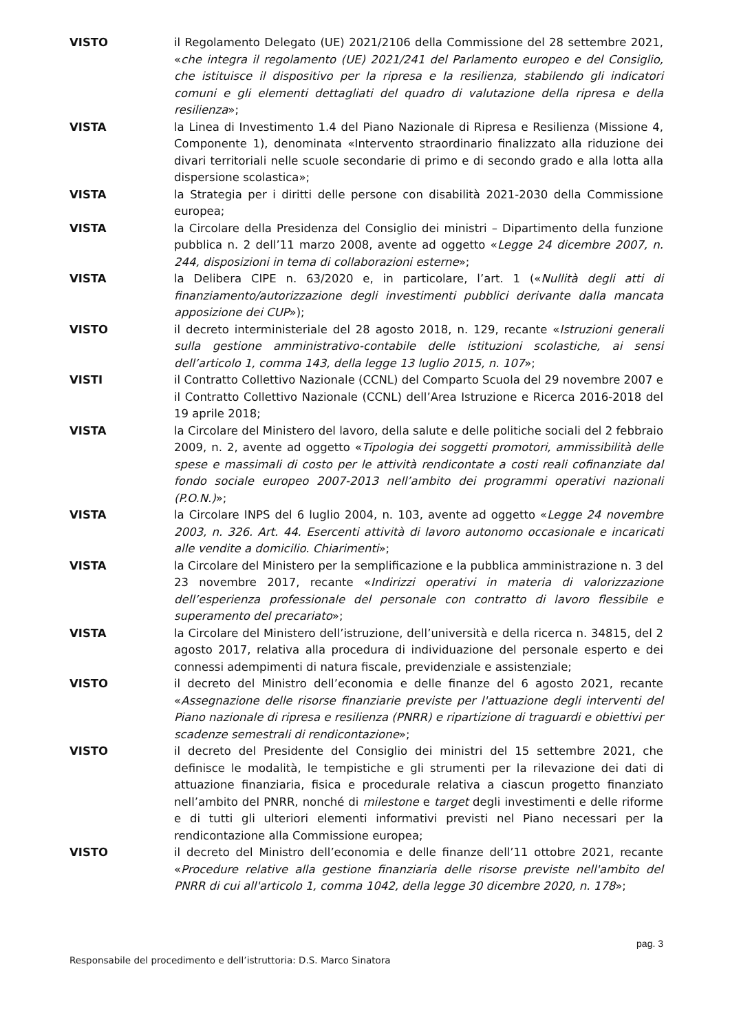VISTO il Regolamento Delegato (UE) 2021/2106 della Commissione del 28 settembre 2021, «che integra il regolamento (UE) 2021/241 del Parlamento europeo e del Consiglio, che istituisce il dispositivo per la ripresa e la resilienza, stabilendo gli indicatori comuni e gli elementi dettagliati del quadro di valutazione della ripresa e della resilienza»;
VISTA la Linea di Investimento 1.4 del Piano Nazionale di Ripresa e Resilienza (Missione 4, Componente 1), denominata «Intervento straordinario finalizzato alla riduzione dei divari territoriali nelle scuole secondarie di primo e di secondo grado e alla lotta alla dispersione scolastica»;
VISTA la Strategia per i diritti delle persone con disabilità 2021-2030 della Commissione europea;
VISTA la Circolare della Presidenza del Consiglio dei ministri – Dipartimento della funzione pubblica n. 2 dell’11 marzo 2008, avente ad oggetto «Legge 24 dicembre 2007, n. 244, disposizioni in tema di collaborazioni esterne»;
VISTA la Delibera CIPE n. 63/2020 e, in particolare, l’art. 1 («Nullità degli atti di finanziamento/autorizzazione degli investimenti pubblici derivante dalla mancata apposizione dei CUP»);
VISTO il decreto interministeriale del 28 agosto 2018, n. 129, recante «Istruzioni generali sulla gestione amministrativo-contabile delle istituzioni scolastiche, ai sensi dell’articolo 1, comma 143, della legge 13 luglio 2015, n. 107»;
VISTI il Contratto Collettivo Nazionale (CCNL) del Comparto Scuola del 29 novembre 2007 e il Contratto Collettivo Nazionale (CCNL) dell’Area Istruzione e Ricerca 2016-2018 del 19 aprile 2018;
VISTA la Circolare del Ministero del lavoro, della salute e delle politiche sociali del 2 febbraio 2009, n. 2, avente ad oggetto «Tipologia dei soggetti promotori, ammissibilità delle spese e massimali di costo per le attività rendicontate a costi reali cofinanziate dal fondo sociale europeo 2007-2013 nell’ambito dei programmi operativi nazionali (P.O.N.)»;
VISTA la Circolare INPS del 6 luglio 2004, n. 103, avente ad oggetto «Legge 24 novembre 2003, n. 326. Art. 44. Esercenti attività di lavoro autonomo occasionale e incaricati alle vendite a domicilio. Chiarimenti»;
VISTA la Circolare del Ministero per la semplificazione e la pubblica amministrazione n. 3 del 23 novembre 2017, recante «Indirizzi operativi in materia di valorizzazione dell’esperienza professionale del personale con contratto di lavoro flessibile e superamento del precariato»;
VISTA la Circolare del Ministero dell’istruzione, dell’università e della ricerca n. 34815, del 2 agosto 2017, relativa alla procedura di individuazione del personale esperto e dei connessi adempimenti di natura fiscale, previdenziale e assistenziale;
VISTO il decreto del Ministro dell’economia e delle finanze del 6 agosto 2021, recante «Assegnazione delle risorse finanziarie previste per l'attuazione degli interventi del Piano nazionale di ripresa e resilienza (PNRR) e ripartizione di traguardi e obiettivi per scadenze semestrali di rendicontazione»;
VISTO il decreto del Presidente del Consiglio dei ministri del 15 settembre 2021, che definisce le modalità, le tempistiche e gli strumenti per la rilevazione dei dati di attuazione finanziaria, fisica e procedurale relativa a ciascun progetto finanziato nell’ambito del PNRR, nonché di milestone e target degli investimenti e delle riforme e di tutti gli ulteriori elementi informativi previsti nel Piano necessari per la rendicontazione alla Commissione europea;
VISTO il decreto del Ministro dell’economia e delle finanze dell’11 ottobre 2021, recante «Procedure relative alla gestione finanziaria delle risorse previste nell'ambito del PNRR di cui all'articolo 1, comma 1042, della legge 30 dicembre 2020, n. 178»;
pag. 3
Responsabile del procedimento e dell’istruttoria: D.S. Marco Sinatora